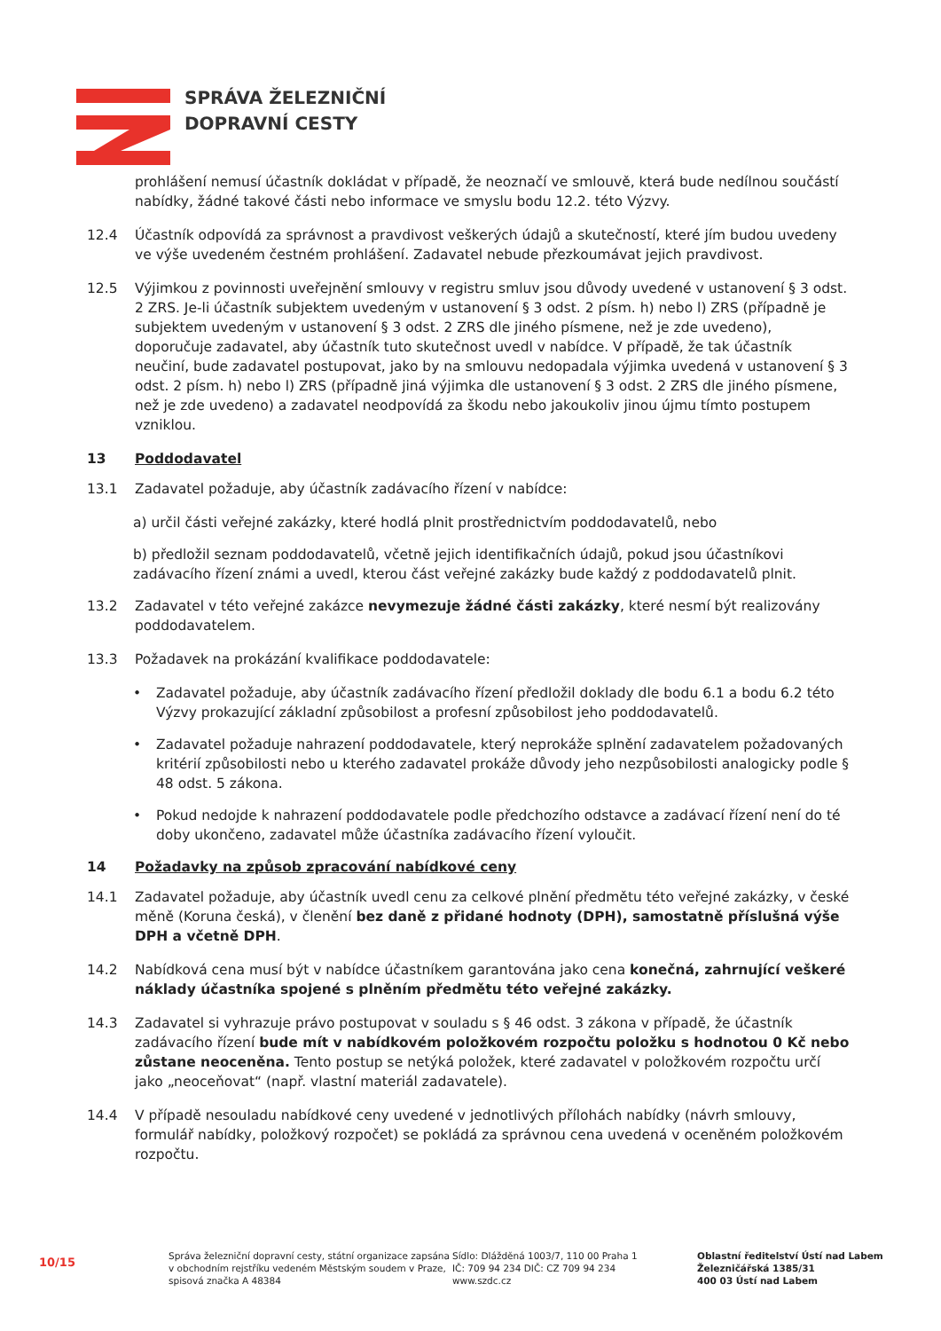SPRÁVA ŽELEZNIČNÍ
DOPRAVNÍ CESTY
prohlášení nemusí účastník dokládat v případě, že neoznačí ve smlouvě, která bude nedílnou součástí nabídky, žádné takové části nebo informace ve smyslu bodu 12.2. této Výzvy.
12.4 Účastník odpovídá za správnost a pravdivost veškerých údajů a skutečností, které jím budou uvedeny ve výše uvedeném čestném prohlášení. Zadavatel nebude přezkoumávat jejich pravdivost.
12.5 Výjimkou z povinnosti uveřejnění smlouvy v registru smluv jsou důvody uvedené v ustanovení § 3 odst. 2 ZRS. Je-li účastník subjektem uvedeným v ustanovení § 3 odst. 2 písm. h) nebo l) ZRS (případně je subjektem uvedeným v ustanovení § 3 odst. 2 ZRS dle jiného písmene, než je zde uvedeno), doporučuje zadavatel, aby účastník tuto skutečnost uvedl v nabídce. V případě, že tak účastník neučiní, bude zadavatel postupovat, jako by na smlouvu nedopadala výjimka uvedená v ustanovení § 3 odst. 2 písm. h) nebo l) ZRS (případně jiná výjimka dle ustanovení § 3 odst. 2 ZRS dle jiného písmene, než je zde uvedeno) a zadavatel neodpovídá za škodu nebo jakoukoliv jinou újmu tímto postupem vzniklou.
13 Poddodavatel
13.1 Zadavatel požaduje, aby účastník zadávacího řízení v nabídce:
a) určil části veřejné zakázky, které hodlá plnit prostřednictvím poddodavatelů, nebo
b) předložil seznam poddodavatelů, včetně jejich identifikačních údajů, pokud jsou účastníkovi zadávacího řízení známi a uvedl, kterou část veřejné zakázky bude každý z poddodavatelů plnit.
13.2 Zadavatel v této veřejné zakázce nevymezuje žádné části zakázky, které nesmí být realizovány poddodavatelem.
13.3 Požadavek na prokázání kvalifikace poddodavatele:
• Zadavatel požaduje, aby účastník zadávacího řízení předložil doklady dle bodu 6.1 a bodu 6.2 této Výzvy prokazující základní způsobilost a profesní způsobilost jeho poddodavatelů.
• Zadavatel požaduje nahrazení poddodavatele, který neprokáže splnění zadavatelem požadovaných kritérií způsobilosti nebo u kterého zadavatel prokáže důvody jeho nezpůsobilosti analogicky podle § 48 odst. 5 zákona.
• Pokud nedojde k nahrazení poddodavatele podle předchozího odstavce a zadávací řízení není do té doby ukončeno, zadavatel může účastníka zadávacího řízení vyloučit.
14 Požadavky na způsob zpracování nabídkové ceny
14.1 Zadavatel požaduje, aby účastník uvedl cenu za celkové plnění předmětu této veřejné zakázky, v české měně (Koruna česká), v členění bez daně z přidané hodnoty (DPH), samostatně příslušná výše DPH a včetně DPH.
14.2 Nabídková cena musí být v nabídce účastníkem garantována jako cena konečná, zahrnující veškeré náklady účastníka spojené s plněním předmětu této veřejné zakázky.
14.3 Zadavatel si vyhrazuje právo postupovat v souladu s § 46 odst. 3 zákona v případě, že účastník zadávacího řízení bude mít v nabídkovém položkovém rozpočtu položku s hodnotou 0 Kč nebo zůstane neoceněna. Tento postup se netýká položek, které zadavatel v položkovém rozpočtu určí jako „neoceňovat“ (např. vlastní materiál zadavatele).
14.4 V případě nesouladu nabídkové ceny uvedené v jednotlivých přílohách nabídky (návrh smlouvy, formulář nabídky, položkový rozpočet) se pokládá za správnou cena uvedená v oceněném položkovém rozpočtu.
10/15
Správa železniční dopravní cesty, státní organizace zapsána v obchodním rejstříku vedeném Městským soudem v Praze, spisová značka A 48384
Sídlo: Dlážděná 1003/7, 110 00 Praha 1
IČ: 709 94 234 DIČ: CZ 709 94 234
www.szdc.cz
Oblastní ředitelství Ústí nad Labem
Železničářská 1385/31
400 03 Ústí nad Labem